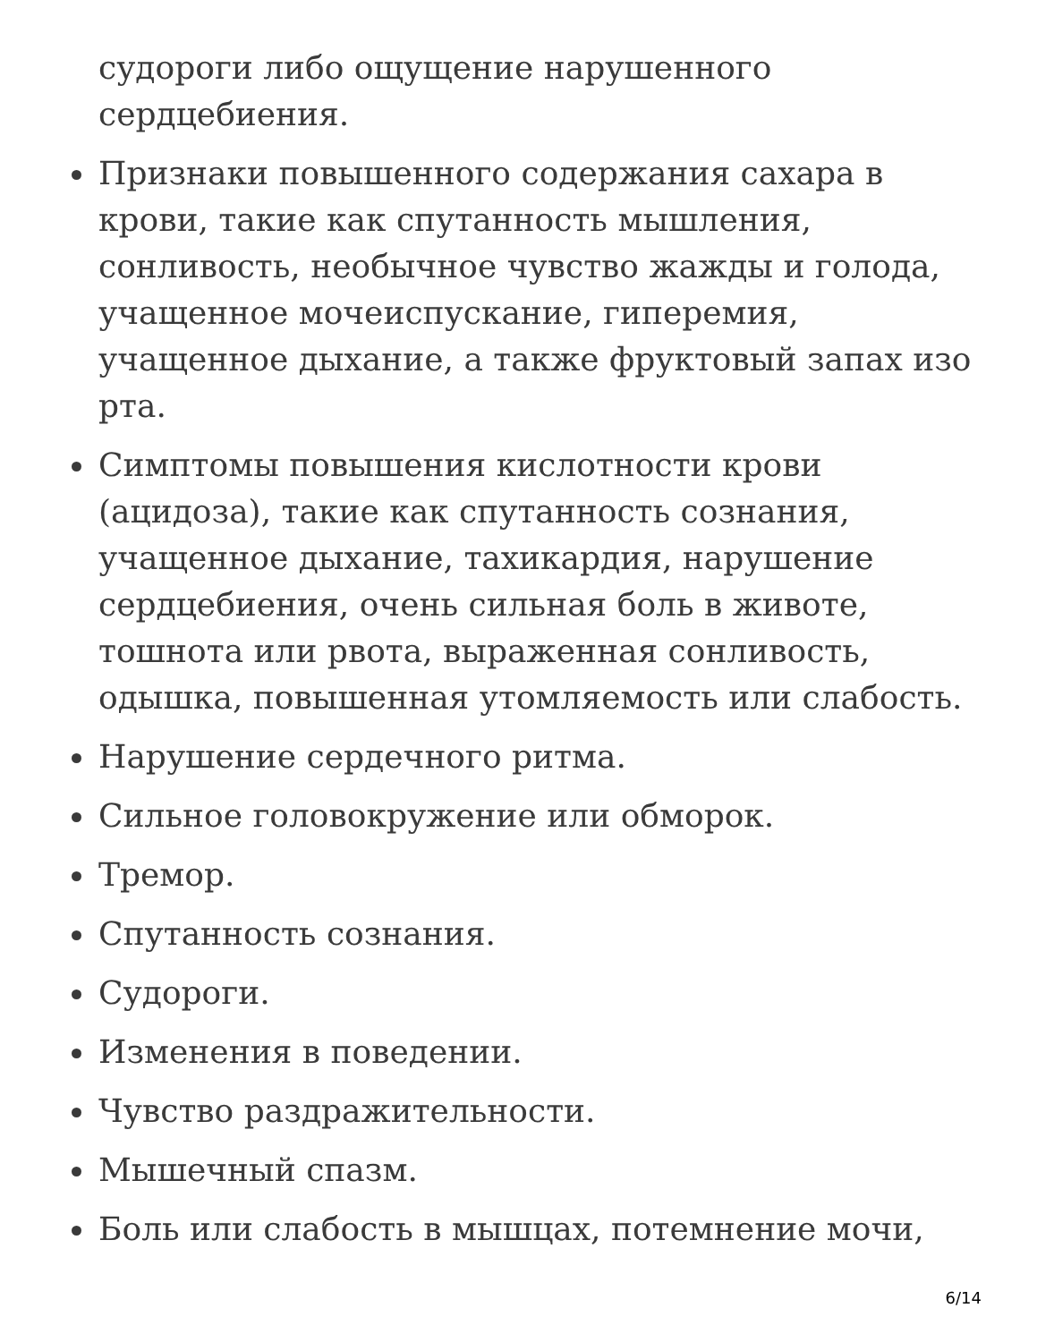судороги либо ощущение нарушенного сердцебиения.
Признаки повышенного содержания сахара в крови, такие как спутанность мышления, сонливость, необычное чувство жажды и голода, учащенное мочеиспускание, гиперемия, учащенное дыхание, а также фруктовый запах изо рта.
Симптомы повышения кислотности крови (ацидоза), такие как спутанность сознания, учащенное дыхание, тахикардия, нарушение сердцебиения, очень сильная боль в животе, тошнота или рвота, выраженная сонливость, одышка, повышенная утомляемость или слабость.
Нарушение сердечного ритма.
Сильное головокружение или обморок.
Тремор.
Спутанность сознания.
Судороги.
Изменения в поведении.
Чувство раздражительности.
Мышечный спазм.
Боль или слабость в мышцах, потемнение мочи,
6/14